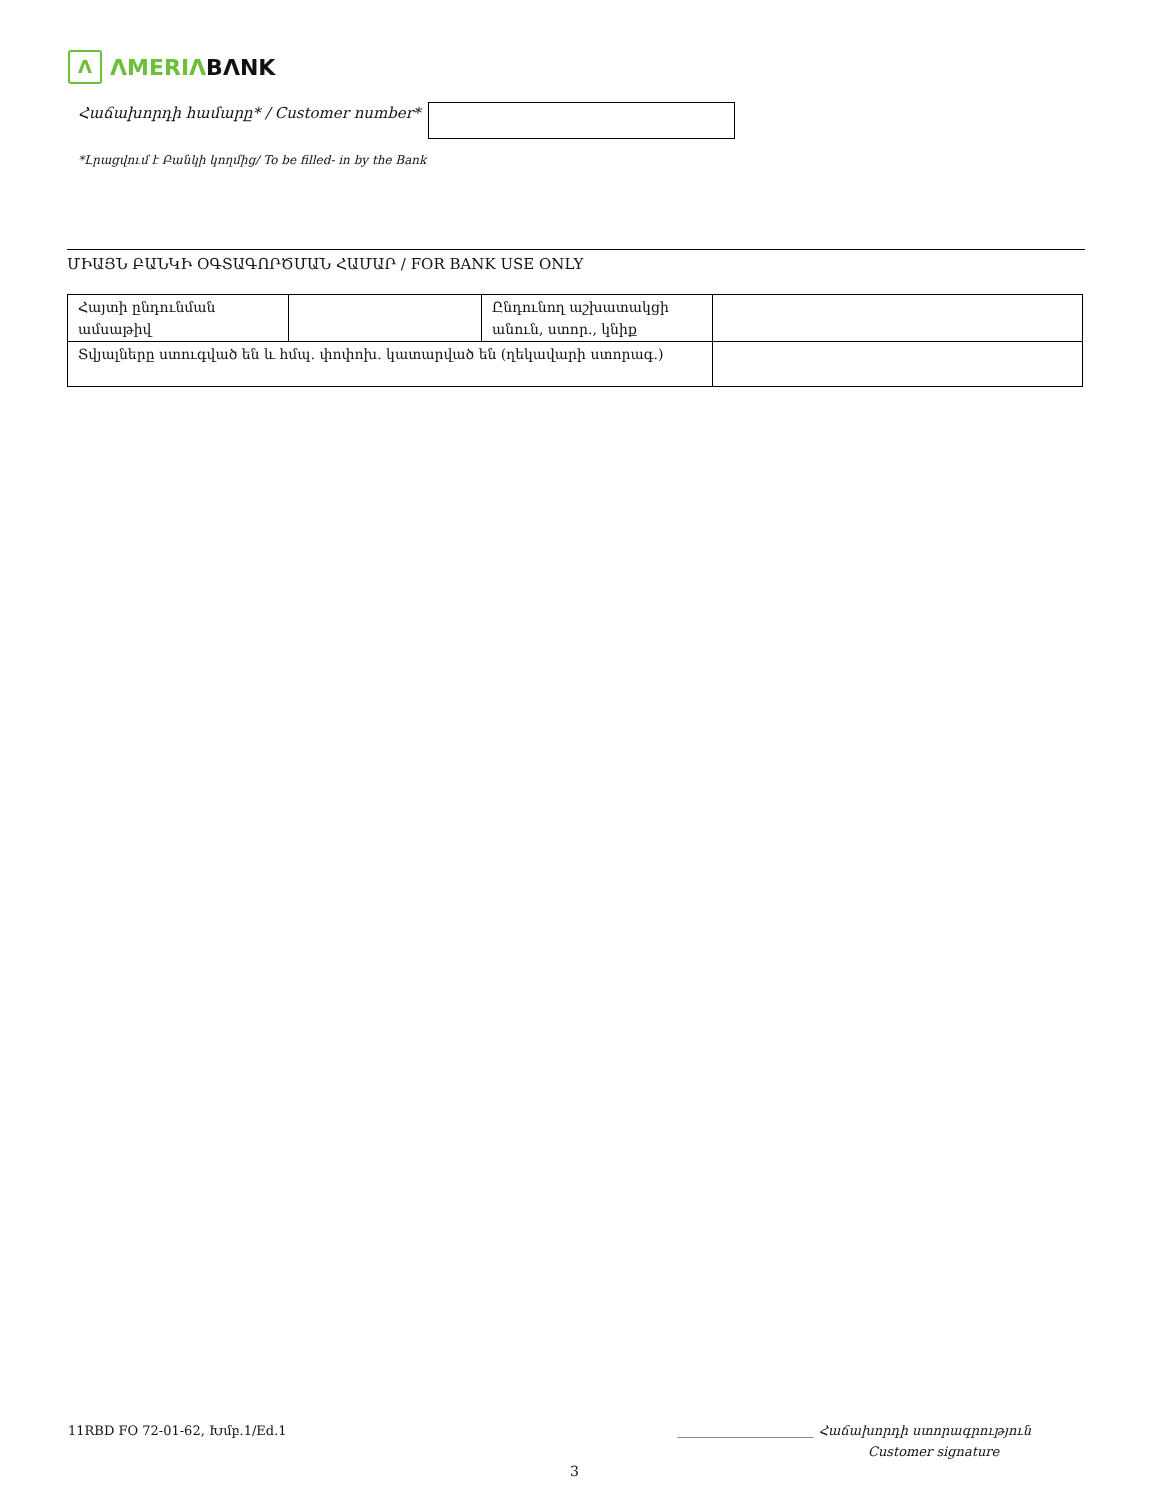Λ
ΛMERIΛ BΛNK
Հաճախորդի համարը* / Customer number*
*Լրացվում է Բանկի կողմից/ To be filled- in by the Bank
ՄԻԱՅՆ ԲԱՆԿԻ ՕԳՏԱԳՈՐԾՄԱՆ ՀԱՄԱՐ / FOR BANK USE ONLY
| Հայտի ընդունման ամսաթիվ | | Ընդունող աշխատակցի անուն, ստոր., կնիք | |
| Տվյալները ստուգված են և հմպ. փոփոխ. կատարված են (ղեկավարի ստորագ.) | | | |
11RBD FO 72-01-62, Խմբ.1/Ed.1
_____________________ Հաճախորդի ստորագրություն
Customer signature
3